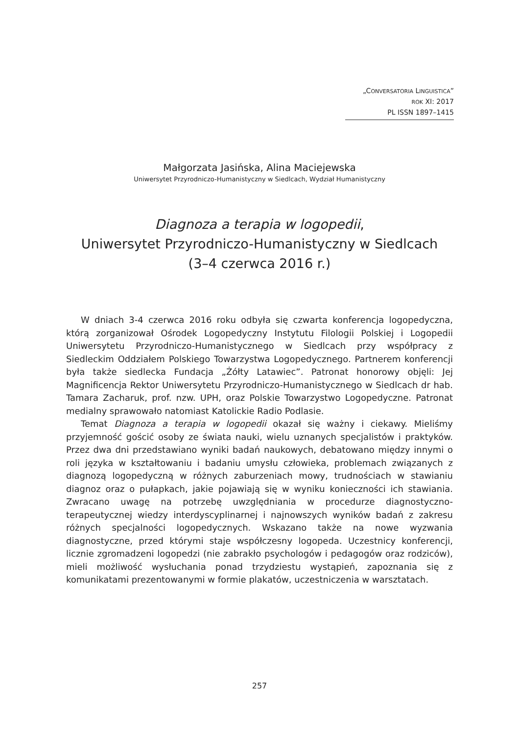„CONVERSATORIA LINGUISTICA”
ROK XI: 2017
PL ISSN 1897–1415
Małgorzata Jasińska, Alina Maciejewska
Uniwersytet Przyrodniczo-Humanistyczny w Siedlcach, Wydział Humanistyczny
Diagnoza a terapia w logopedii,
Uniwersytet Przyrodniczo-Humanistyczny w Siedlcach
(3–4 czerwca 2016 r.)
W dniach 3-4 czerwca 2016 roku odbyła się czwarta konferencja logopedyczna, którą zorganizował Ośrodek Logopedyczny Instytutu Filologii Polskiej i Logopedii Uniwersytetu Przyrodniczo-Humanistycznego w Siedlcach przy współpracy z Siedleckim Oddziałem Polskiego Towarzystwa Logopedycznego. Partnerem konferencji była także siedlecka Fundacja „Żółty Latawiec”. Patronat honorowy objęli: Jej Magnificencja Rektor Uniwersytetu Przyrodniczo-Humanistycznego w Siedlcach dr hab. Tamara Zacharuk, prof. nzw. UPH, oraz Polskie Towarzystwo Logopedyczne. Patronat medialny sprawowało natomiast Katolickie Radio Podlasie.
Temat Diagnoza a terapia w logopedii okazał się ważny i ciekawy. Mieliśmy przyjemność gościć osoby ze świata nauki, wielu uznanych specjalistów i praktyków. Przez dwa dni przedstawiano wyniki badań naukowych, debatowano między innymi o roli języka w kształtowaniu i badaniu umysłu człowieka, problemach związanych z diagnozą logopedyczną w różnych zaburzeniach mowy, trudnościach w stawianiu diagnoz oraz o pułapkach, jakie pojawiają się w wyniku konieczności ich stawiania. Zwracano uwagę na potrzebę uwzględniania w procedurze diagnostyczno-terapeutycznej wiedzy interdyscyplinarnej i najnowszych wyników badań z zakresu różnych specjalności logopedycznych. Wskazano także na nowe wyzwania diagnostyczne, przed którymi staje współczesny logopeda. Uczestnicy konferencji, licznie zgromadzeni logopedzi (nie zabrakło psychologów i pedagogów oraz rodziców), mieli możliwość wysłuchania ponad trzydziestu wystąpień, zapoznania się z komunikatami prezentowanymi w formie plakatów, uczestniczenia w warsztatach.
257